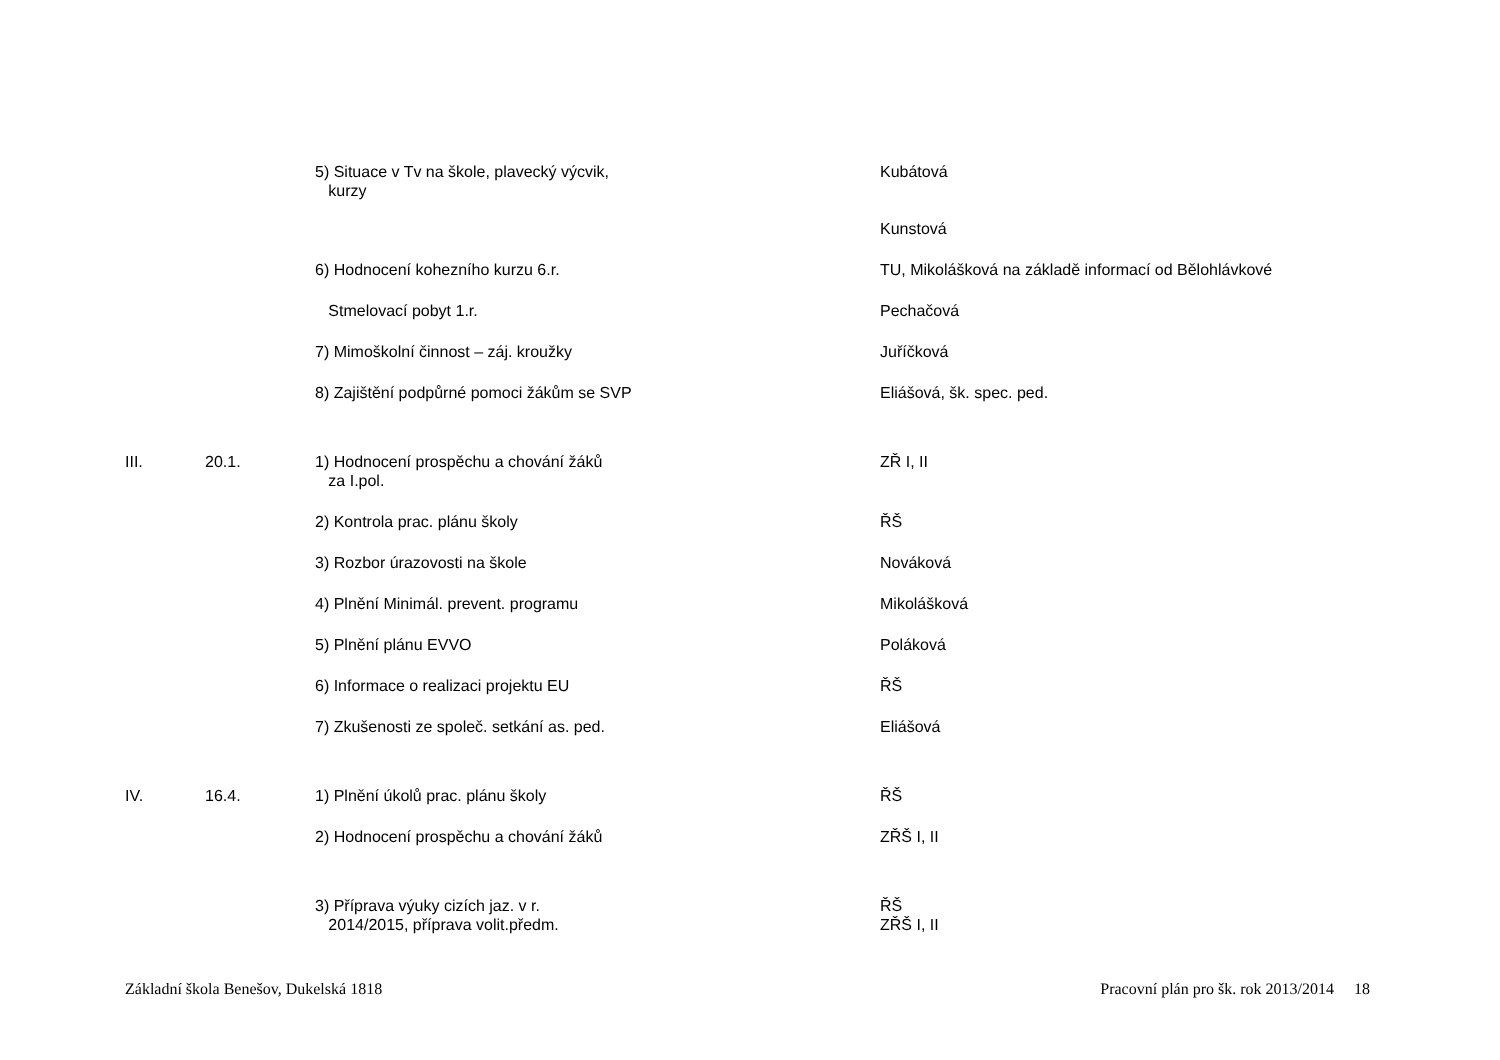| | | 5) Situace v Tv na škole, plavecký výcvik, kurzy | Kubátová Kunstová |
| | | 6) Hodnocení kohezního kurzu 6.r. | TU, Mikolášková na základě informací od Bělohlávkové |
| | | Stmelovací pobyt 1.r. | Pechačová |
| | | 7) Mimoškolní činnost – záj. kroužky | Juříčková |
| | | 8) Zajištění podpůrné pomoci žákům se SVP | Eliášová, šk. spec. ped. |
| III. | 20.1. | 1) Hodnocení prospěchu a chování žáků za I.pol. | ZŘ I, II |
| | | 2) Kontrola prac. plánu školy | ŘŠ |
| | | 3) Rozbor úrazovosti na škole | Nováková |
| | | 4) Plnění Minimál. prevent. programu | Mikolášková |
| | | 5) Plnění plánu EVVO | Poláková |
| | | 6) Informace o realizaci projektu EU | ŘŠ |
| | | 7) Zkušenosti ze společ. setkání as. ped. | Eliášová |
| IV. | 16.4. | 1) Plnění úkolů prac. plánu školy | ŘŠ |
| | | 2) Hodnocení prospěchu a chování žáků | ZŘŠ I, II |
| | | 3) Příprava výuky cizích jaz. v r. 2014/2015, příprava volit.předm. | ŘŠ ZŘŠ I, II |
Základní škola Benešov, Dukelská 1818 Pracovní plán pro šk. rok 2013/2014 18